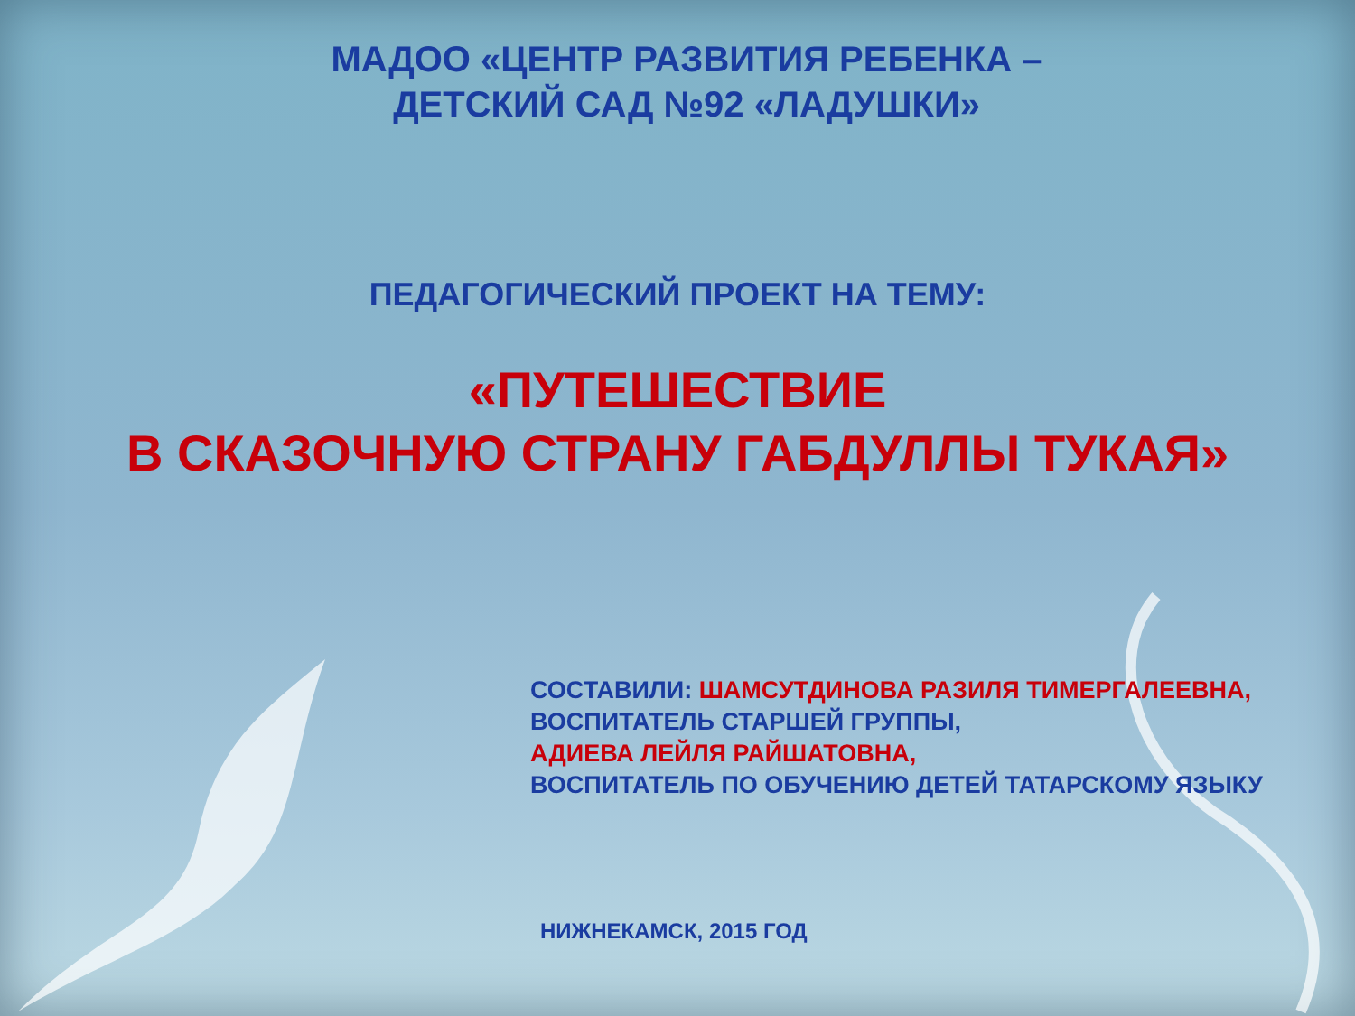МАДОО «ЦЕНТР РАЗВИТИЯ РЕБЕНКА –
ДЕТСКИЙ САД №92 «ЛАДУШКИ»
ПЕДАГОГИЧЕСКИЙ ПРОЕКТ НА ТЕМУ:
«ПУТЕШЕСТВИЕ
В СКАЗОЧНУЮ СТРАНУ ГАБДУЛЛЫ ТУКАЯ»
СОСТАВИЛИ: ШАМСУТДИНОВА РАЗИЛЯ ТИМЕРГАЛЕЕВНА,
ВОСПИТАТЕЛЬ СТАРШЕЙ ГРУППЫ,
АДИЕВА ЛЕЙЛЯ РАЙШАТОВНА,
ВОСПИТАТЕЛЬ ПО ОБУЧЕНИЮ ДЕТЕЙ ТАТАРСКОМУ ЯЗЫКУ
НИЖНЕКАМСК, 2015 ГОД